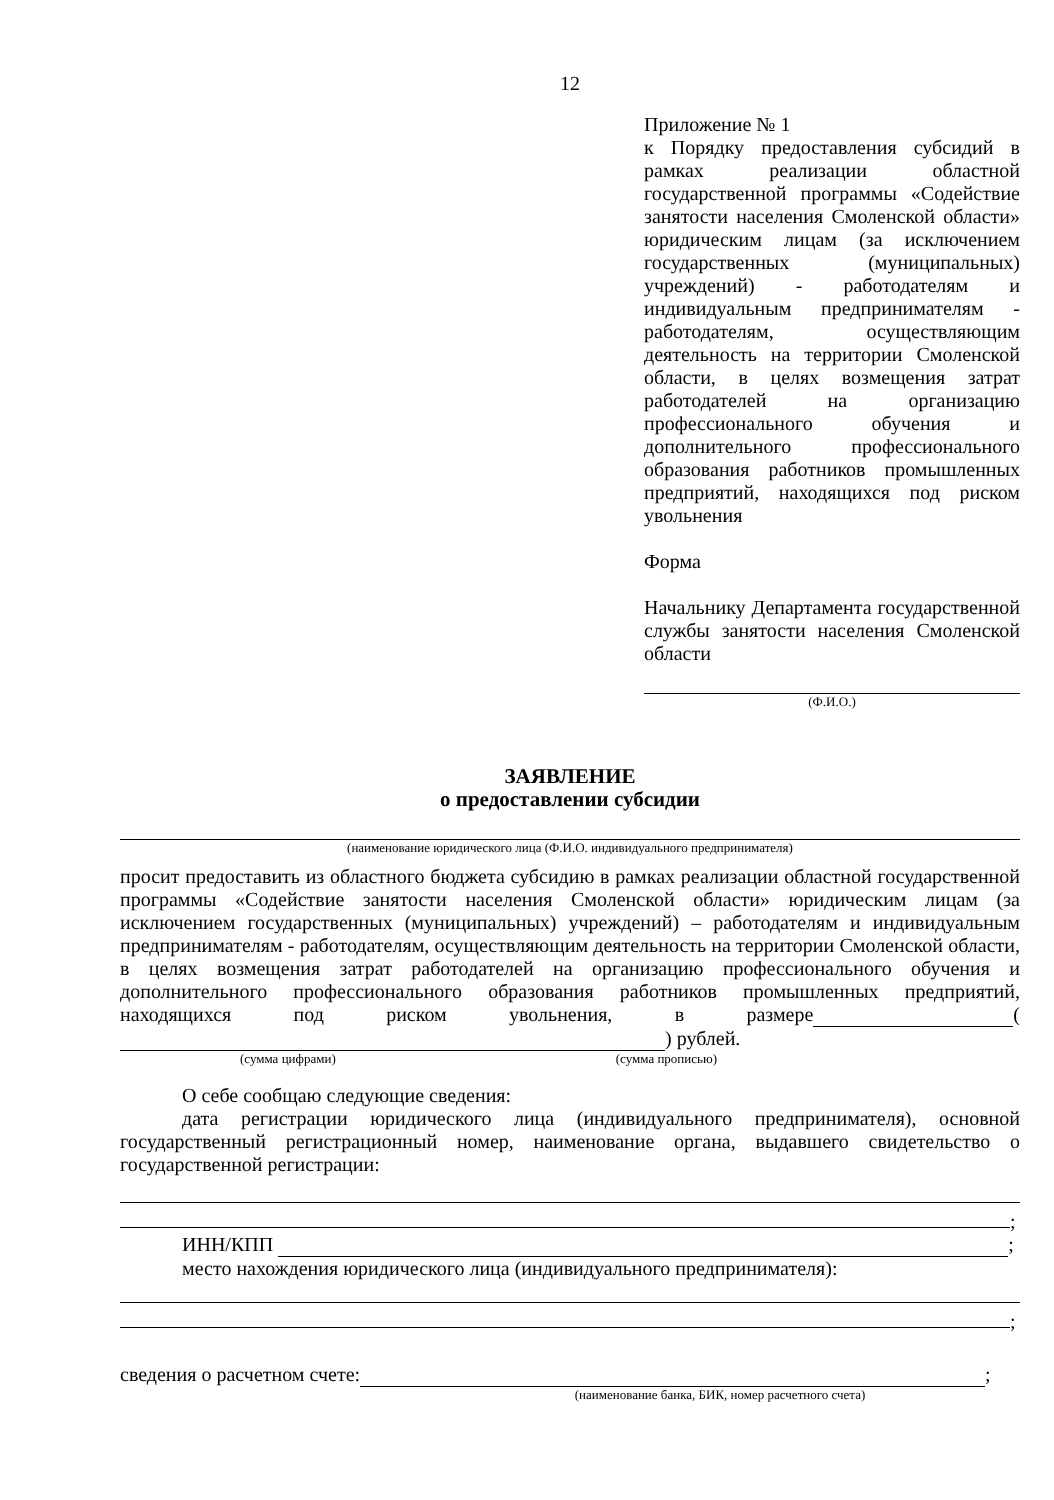12
Приложение № 1
к Порядку предоставления субсидий в рамках реализации областной государственной программы «Содействие занятости населения Смоленской области» юридическим лицам (за исключением государственных (муниципальных) учреждений) - работодателям и индивидуальным предпринимателям - работодателям, осуществляющим деятельность на территории Смоленской области, в целях возмещения затрат работодателей на организацию профессионального обучения и дополнительного профессионального образования работников промышленных предприятий, находящихся под риском увольнения
Форма
Начальнику Департамента государственной службы занятости населения Смоленской области
(Ф.И.О.)
ЗАЯВЛЕНИЕ
о предоставлении субсидии
(наименование юридического лица (Ф.И.О. индивидуального предпринимателя)
просит предоставить из областного бюджета субсидию в рамках реализации областной государственной программы «Содействие занятости населения Смоленской области» юридическим лицам (за исключением государственных (муниципальных) учреждений) – работодателям и индивидуальным предпринимателям - работодателям, осуществляющим деятельность на территории Смоленской области, в целях возмещения затрат работодателей на организацию профессионального обучения и дополнительного профессионального образования работников промышленных предприятий, находящихся под риском увольнения, в размере ( ) рублей.
(сумма цифрами) (сумма прописью)
О себе сообщаю следующие сведения:
дата регистрации юридического лица (индивидуального предпринимателя), основной государственный регистрационный номер, наименование органа, выдавшего свидетельство о государственной регистрации:
;
ИНН/КПП ;
место нахождения юридического лица (индивидуального предпринимателя):
;
сведения о расчетном счете: ;
(наименование банка, БИК, номер расчетного счета)